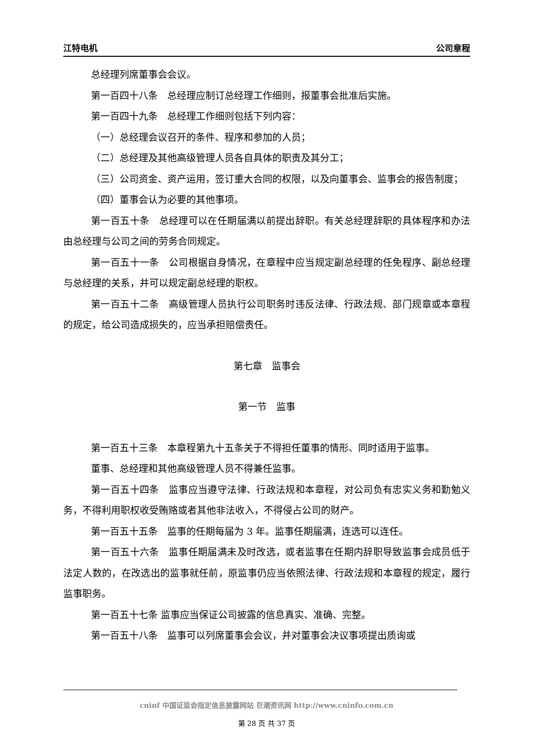江特电机 公司章程
总经理列席董事会会议。
第一百四十八条　总经理应制订总经理工作细则，报董事会批准后实施。
第一百四十九条　总经理工作细则包括下列内容：
（一）总经理会议召开的条件、程序和参加的人员；
（二）总经理及其他高级管理人员各自具体的职责及其分工；
（三）公司资金、资产运用，签订重大合同的权限，以及向董事会、监事会的报告制度；
（四）董事会认为必要的其他事项。
第一百五十条　总经理可以在任期届满以前提出辞职。有关总经理辞职的具体程序和办法由总经理与公司之间的劳务合同规定。
第一百五十一条　公司根据自身情况，在章程中应当规定副总经理的任免程序、副总经理与总经理的关系，并可以规定副总经理的职权。
第一百五十二条　高级管理人员执行公司职务时违反法律、行政法规、部门规章或本章程的规定，给公司造成损失的，应当承担赔偿责任。
第七章　监事会
第一节　监事
第一百五十三条　本章程第九十五条关于不得担任董事的情形、同时适用于监事。
董事、总经理和其他高级管理人员不得兼任监事。
第一百五十四条　监事应当遵守法律、行政法规和本章程，对公司负有忠实义务和勤勉义务，不得利用职权收受贿赂或者其他非法收入，不得侵占公司的财产。
第一百五十五条　监事的任期每届为 3 年。监事任期届满，连选可以连任。
第一百五十六条　监事任期届满未及时改选，或者监事在任期内辞职导致监事会成员低于法定人数的，在改选出的监事就任前，原监事仍应当依照法律、行政法规和本章程的规定，履行监事职务。
第一百五十七条 监事应当保证公司披露的信息真实、准确、完整。
第一百五十八条　监事可以列席董事会会议，并对董事会决议事项提出质询或
cninf 中国证监会指定信息披露网站 巨潮资讯网 http://www.cninfo.com.cn
第 28 页 共 37 页